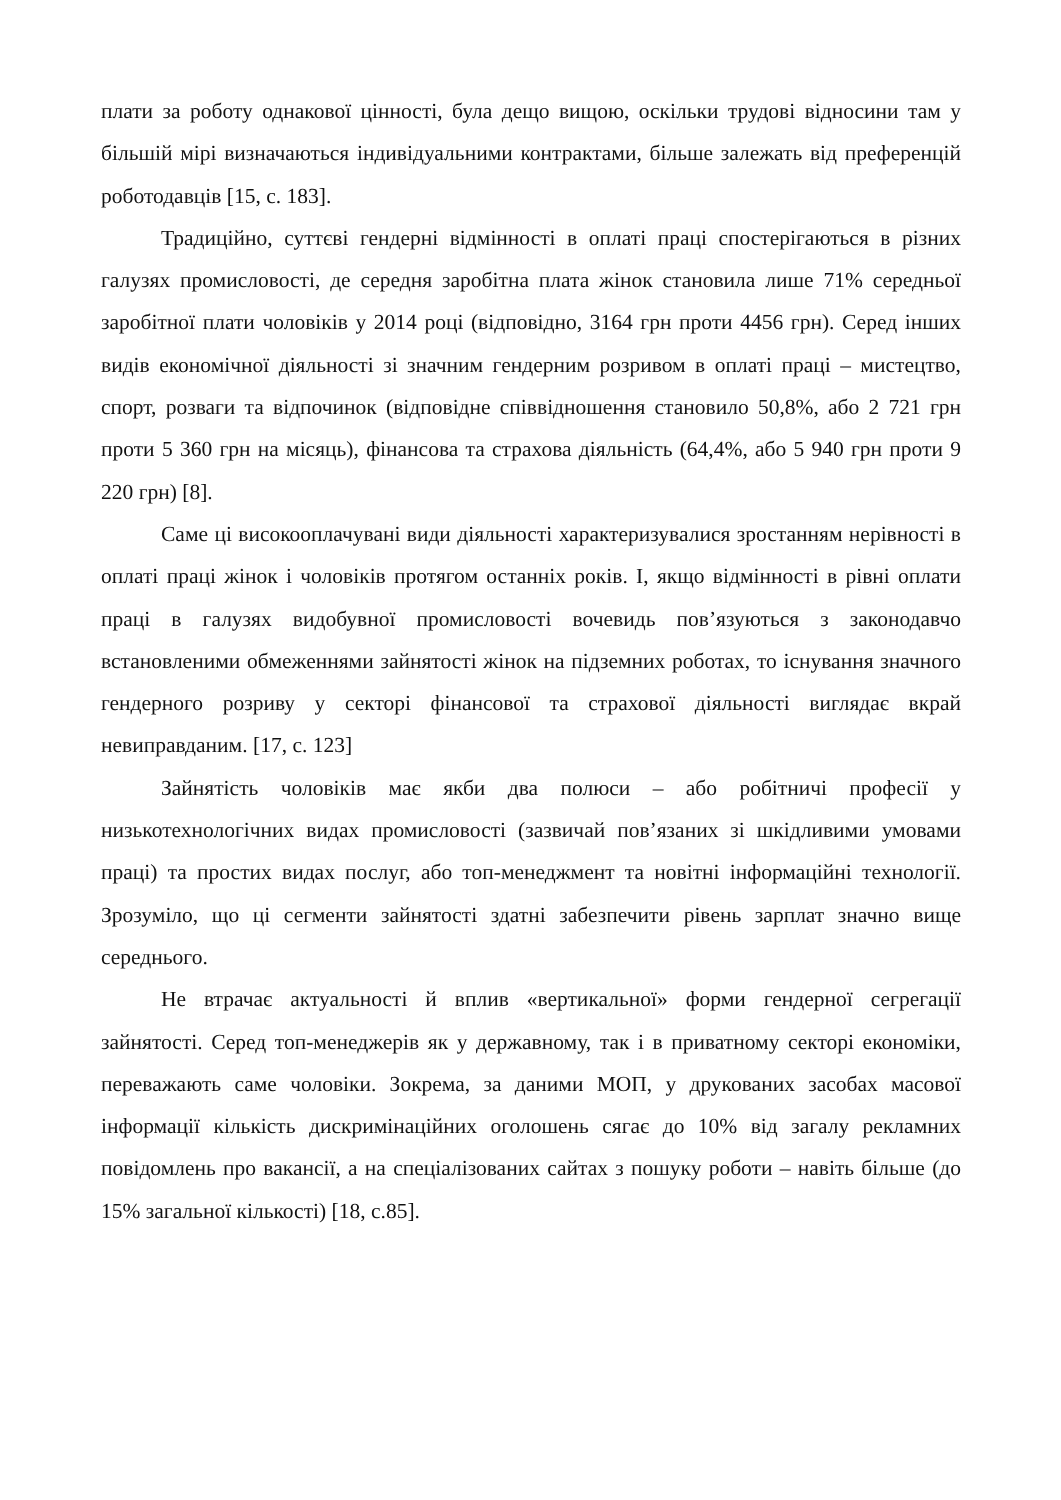плати за роботу однакової цінності, була дещо вищою, оскільки трудові відносини там у більшій мірі визначаються індивідуальними контрактами, більше залежать від преференцій роботодавців [15, с. 183].
Традиційно, суттєві гендерні відмінності в оплаті праці спостерігаються в різних галузях промисловості, де середня заробітна плата жінок становила лише 71% середньої заробітної плати чоловіків у 2014 році (відповідно, 3164 грн проти 4456 грн). Серед інших видів економічної діяльності зі значним гендерним розривом в оплаті праці – мистецтво, спорт, розваги та відпочинок (відповідне співвідношення становило 50,8%, або 2 721 грн проти 5 360 грн на місяць), фінансова та страхова діяльність (64,4%, або 5 940 грн проти 9 220 грн) [8].
Саме ці високооплачувані види діяльності характеризувалися зростанням нерівності в оплаті праці жінок і чоловіків протягом останніх років. І, якщо відмінності в рівні оплати праці в галузях видобувної промисловості вочевидь пов’язуються з законодавчо встановленими обмеженнями зайнятості жінок на підземних роботах, то існування значного гендерного розриву у секторі фінансової та страхової діяльності виглядає вкрай невиправданим. [17, с. 123]
Зайнятість чоловіків має якби два полюси – або робітничі професії у низькотехнологічних видах промисловості (зазвичай пов’язаних зі шкідливими умовами праці) та простих видах послуг, або топ-менеджмент та новітні інформаційні технології. Зрозуміло, що ці сегменти зайнятості здатні забезпечити рівень зарплат значно вище середнього.
Не втрачає актуальності й вплив «вертикальної» форми гендерної сегрегації зайнятості. Серед топ-менеджерів як у державному, так і в приватному секторі економіки, переважають саме чоловіки. Зокрема, за даними МОП, у друкованих засобах масової інформації кількість дискримінаційних оголошень сягає до 10% від загалу рекламних повідомлень про вакансії, а на спеціалізованих сайтах з пошуку роботи – навіть більше (до 15% загальної кількості) [18, с.85].